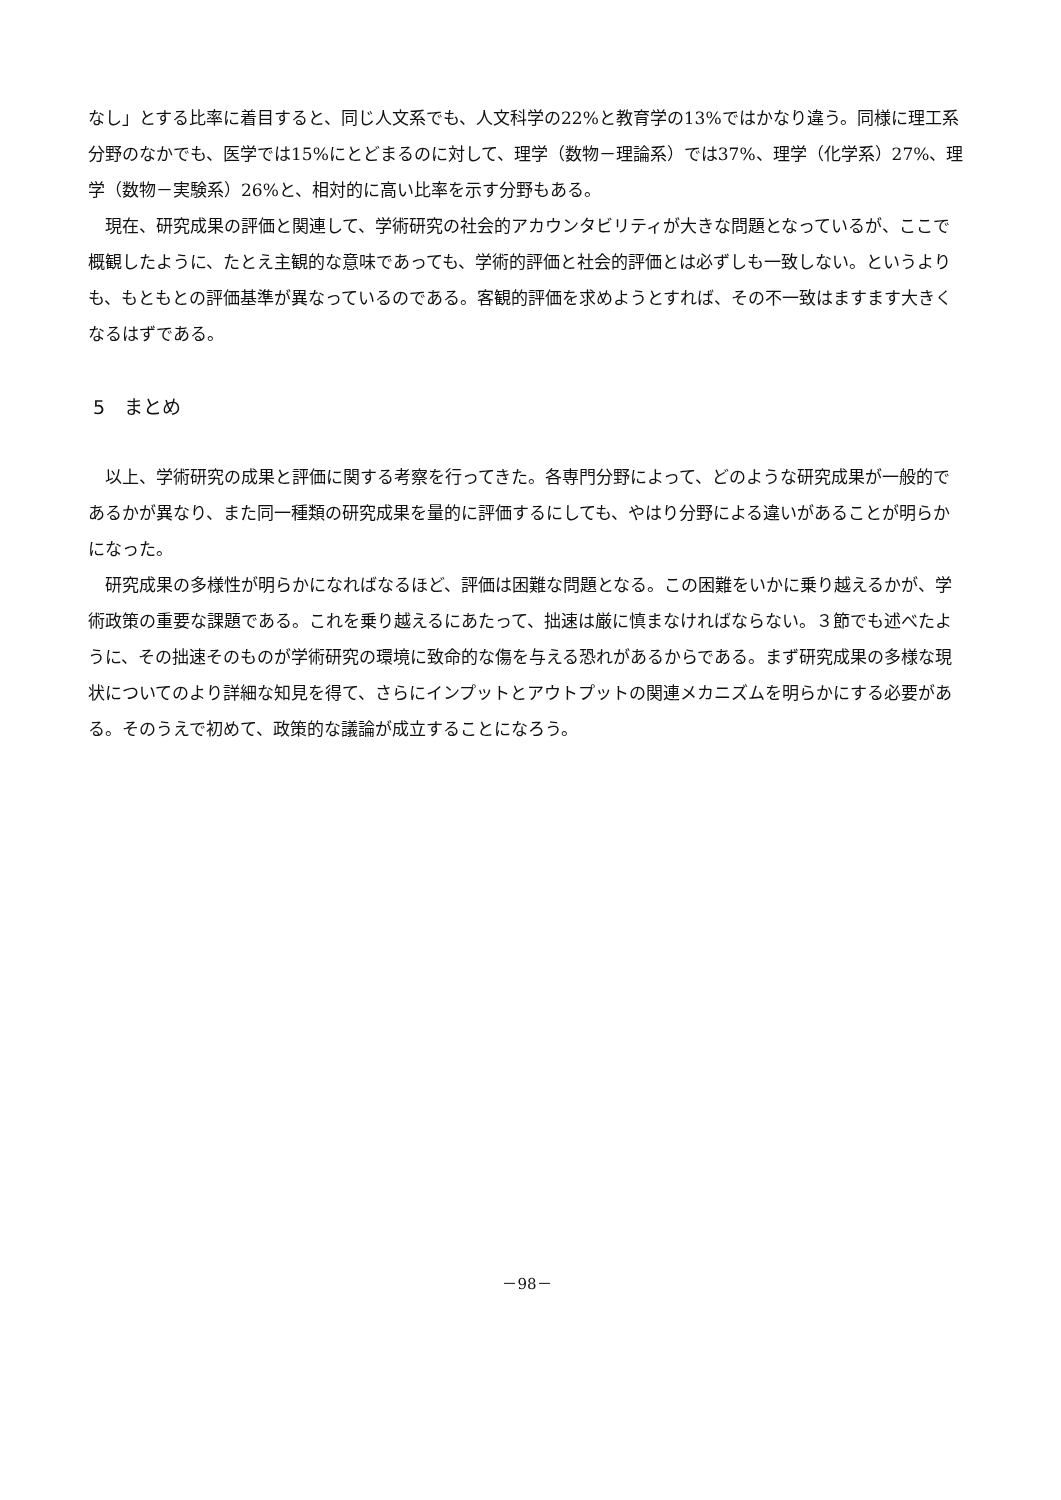なし」とする比率に着目すると、同じ人文系でも、人文科学の22%と教育学の13%ではかなり違う。同様に理工系分野のなかでも、医学では15%にとどまるのに対して、理学（数物－理論系）では37%、理学（化学系）27%、理学（数物－実験系）26%と、相対的に高い比率を示す分野もある。
現在、研究成果の評価と関連して、学術研究の社会的アカウンタビリティが大きな問題となっているが、ここで概観したように、たとえ主観的な意味であっても、学術的評価と社会的評価とは必ずしも一致しない。というよりも、もともとの評価基準が異なっているのである。客観的評価を求めようとすれば、その不一致はますます大きくなるはずである。
5　まとめ
以上、学術研究の成果と評価に関する考察を行ってきた。各専門分野によって、どのような研究成果が一般的であるかが異なり、また同一種類の研究成果を量的に評価するにしても、やはり分野による違いがあることが明らかになった。
研究成果の多様性が明らかになればなるほど、評価は困難な問題となる。この困難をいかに乗り越えるかが、学術政策の重要な課題である。これを乗り越えるにあたって、拙速は厳に慎まなければならない。３節でも述べたように、その拙速そのものが学術研究の環境に致命的な傷を与える恐れがあるからである。まず研究成果の多様な現状についてのより詳細な知見を得て、さらにインプットとアウトプットの関連メカニズムを明らかにする必要がある。そのうえで初めて、政策的な議論が成立することになろう。
－98－